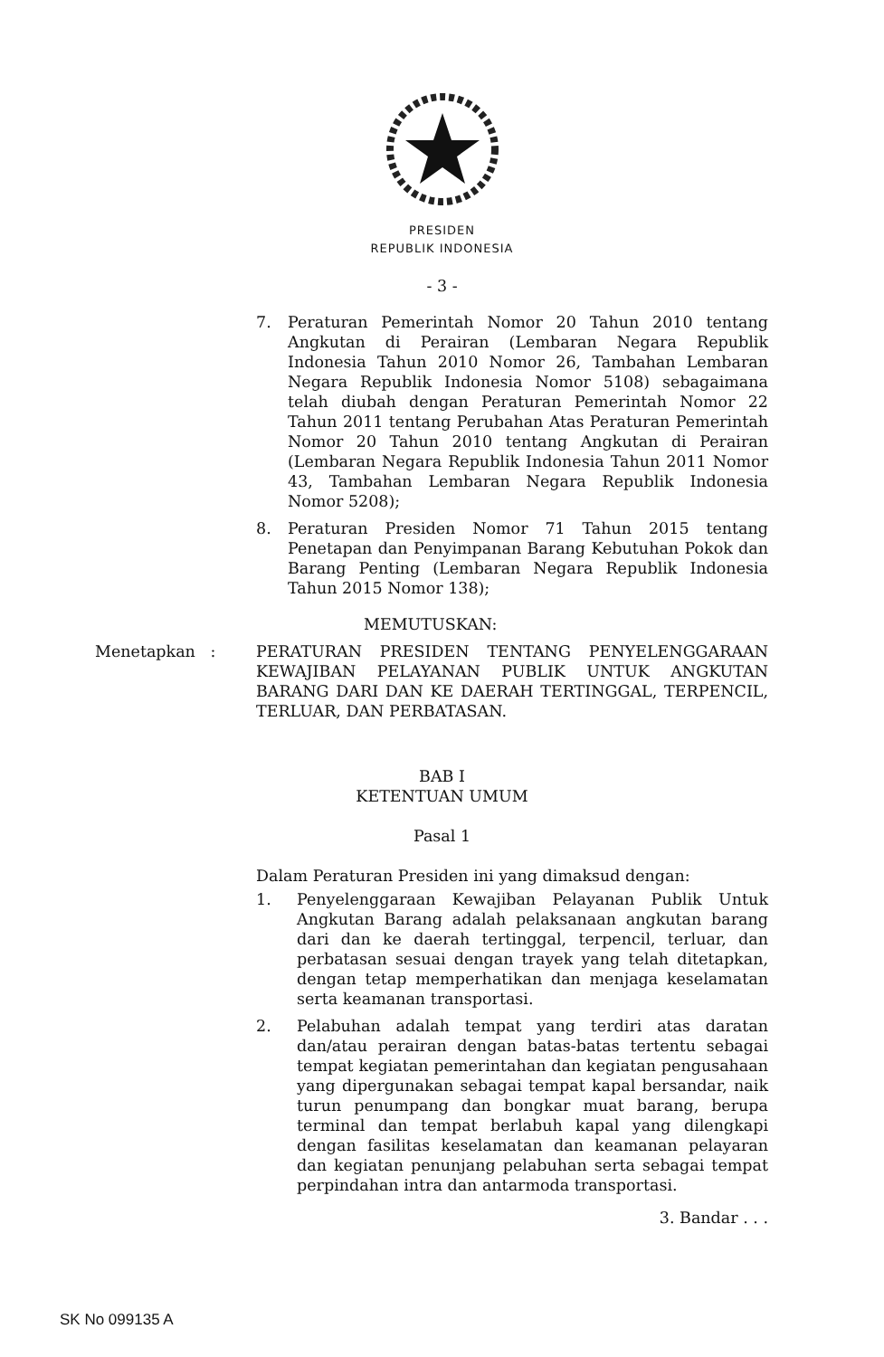PRESIDEN
REPUBLIK INDONESIA
- 3 -
7. Peraturan Pemerintah Nomor 20 Tahun 2010 tentang Angkutan di Perairan (Lembaran Negara Republik Indonesia Tahun 2010 Nomor 26, Tambahan Lembaran Negara Republik Indonesia Nomor 5108) sebagaimana telah diubah dengan Peraturan Pemerintah Nomor 22 Tahun 2011 tentang Perubahan Atas Peraturan Pemerintah Nomor 20 Tahun 2010 tentang Angkutan di Perairan (Lembaran Negara Republik Indonesia Tahun 2011 Nomor 43, Tambahan Lembaran Negara Republik Indonesia Nomor 5208);
8. Peraturan Presiden Nomor 71 Tahun 2015 tentang Penetapan dan Penyimpanan Barang Kebutuhan Pokok dan Barang Penting (Lembaran Negara Republik Indonesia Tahun 2015 Nomor 138);
MEMUTUSKAN:
Menetapkan : PERATURAN PRESIDEN TENTANG PENYELENGGARAAN KEWAJIBAN PELAYANAN PUBLIK UNTUK ANGKUTAN BARANG DARI DAN KE DAERAH TERTINGGAL, TERPENCIL, TERLUAR, DAN PERBATASAN.
BAB I
KETENTUAN UMUM
Pasal 1
Dalam Peraturan Presiden ini yang dimaksud dengan:
1. Penyelenggaraan Kewajiban Pelayanan Publik Untuk Angkutan Barang adalah pelaksanaan angkutan barang dari dan ke daerah tertinggal, terpencil, terluar, dan perbatasan sesuai dengan trayek yang telah ditetapkan, dengan tetap memperhatikan dan menjaga keselamatan serta keamanan transportasi.
2. Pelabuhan adalah tempat yang terdiri atas daratan dan/atau perairan dengan batas-batas tertentu sebagai tempat kegiatan pemerintahan dan kegiatan pengusahaan yang dipergunakan sebagai tempat kapal bersandar, naik turun penumpang dan bongkar muat barang, berupa terminal dan tempat berlabuh kapal yang dilengkapi dengan fasilitas keselamatan dan keamanan pelayaran dan kegiatan penunjang pelabuhan serta sebagai tempat perpindahan intra dan antarmoda transportasi.
3. Bandar . . .
SK No 099135 A